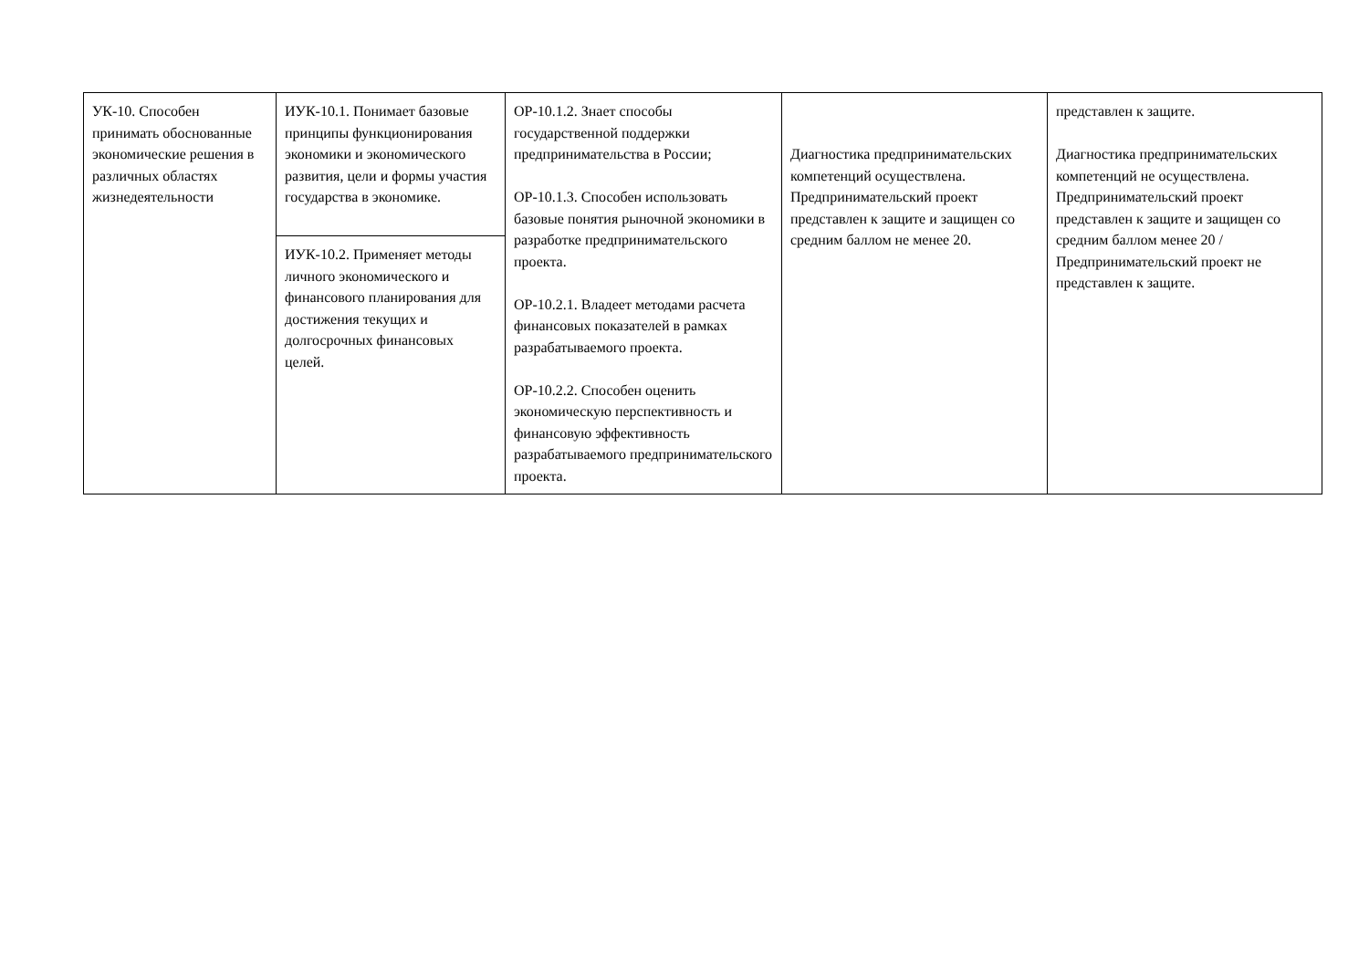| УК-10. Способен принимать обоснованные экономические решения в различных областях жизнедеятельности | ИУК-10.1. Понимает базовые принципы функционирования экономики и экономического развития, цели и формы участия государства в экономике. | ОР-10.1.2. Знает способы государственной поддержки предпринимательства в России; ОР-10.1.3. Способен использовать базовые понятия рыночной экономики в разработке предпринимательского проекта. ОР-10.2.1. Владеет методами расчета финансовых показателей в рамках разрабатываемого проекта. ОР-10.2.2. Способен оценить экономическую перспективность и финансовую эффективность разрабатываемого предпринимательского проекта. | Диагностика предпринимательских компетенций осуществлена. Предпринимательский проект представлен к защите и защищен со средним баллом не менее 20. | представлен к защите. Диагностика предпринимательских компетенций не осуществлена. Предпринимательский проект представлен к защите и защищен со средним баллом менее 20 / Предпринимательский проект не представлен к защите. |
| | ИУК-10.2. Применяет методы личного экономического и финансового планирования для достижения текущих и долгосрочных финансовых целей. | | | |